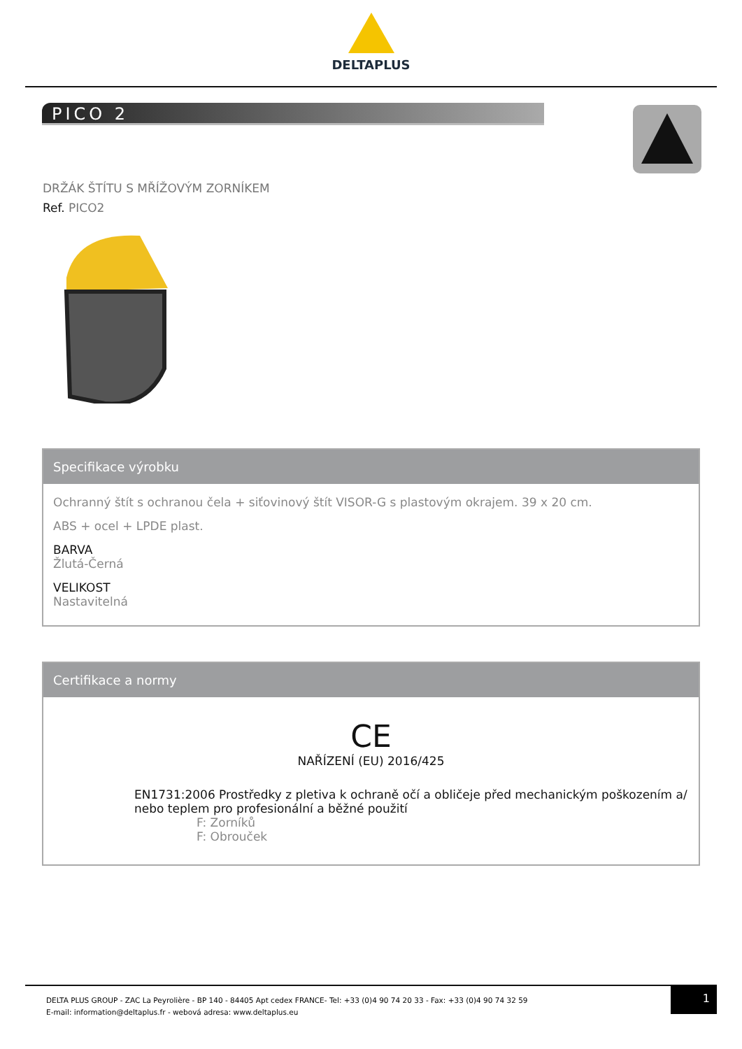DELTAPLUS
PICO 2
DRŽÁK ŠTÍTU S MŘÍŽOVÝM ZORNÍKEM
Ref. PICO2
Specifikace výrobku
Ochranný štít s ochranou čela + siťovinový štít VISOR-G s plastovým okrajem. 39 x 20 cm.
ABS + ocel + LPDE plast.
BARVA
Žlutá-Černá
VELIKOST
Nastavitelná
Certifikace a normy
CE
NAŘÍZENÍ (EU) 2016/425
EN1731:2006 Prostředky z pletiva k ochraně očí a obličeje před mechanickým poškozením a/ nebo teplem pro profesionální a běžné použití
F: Zorníků
F: Obrouček
DELTA PLUS GROUP - ZAC La Peyrolière - BP 140 - 84405 Apt cedex FRANCE- Tel: +33 (0)4 90 74 20 33 - Fax: +33 (0)4 90 74 32 59
E-mail: information@deltaplus.fr - webová adresa: www.deltaplus.eu
1